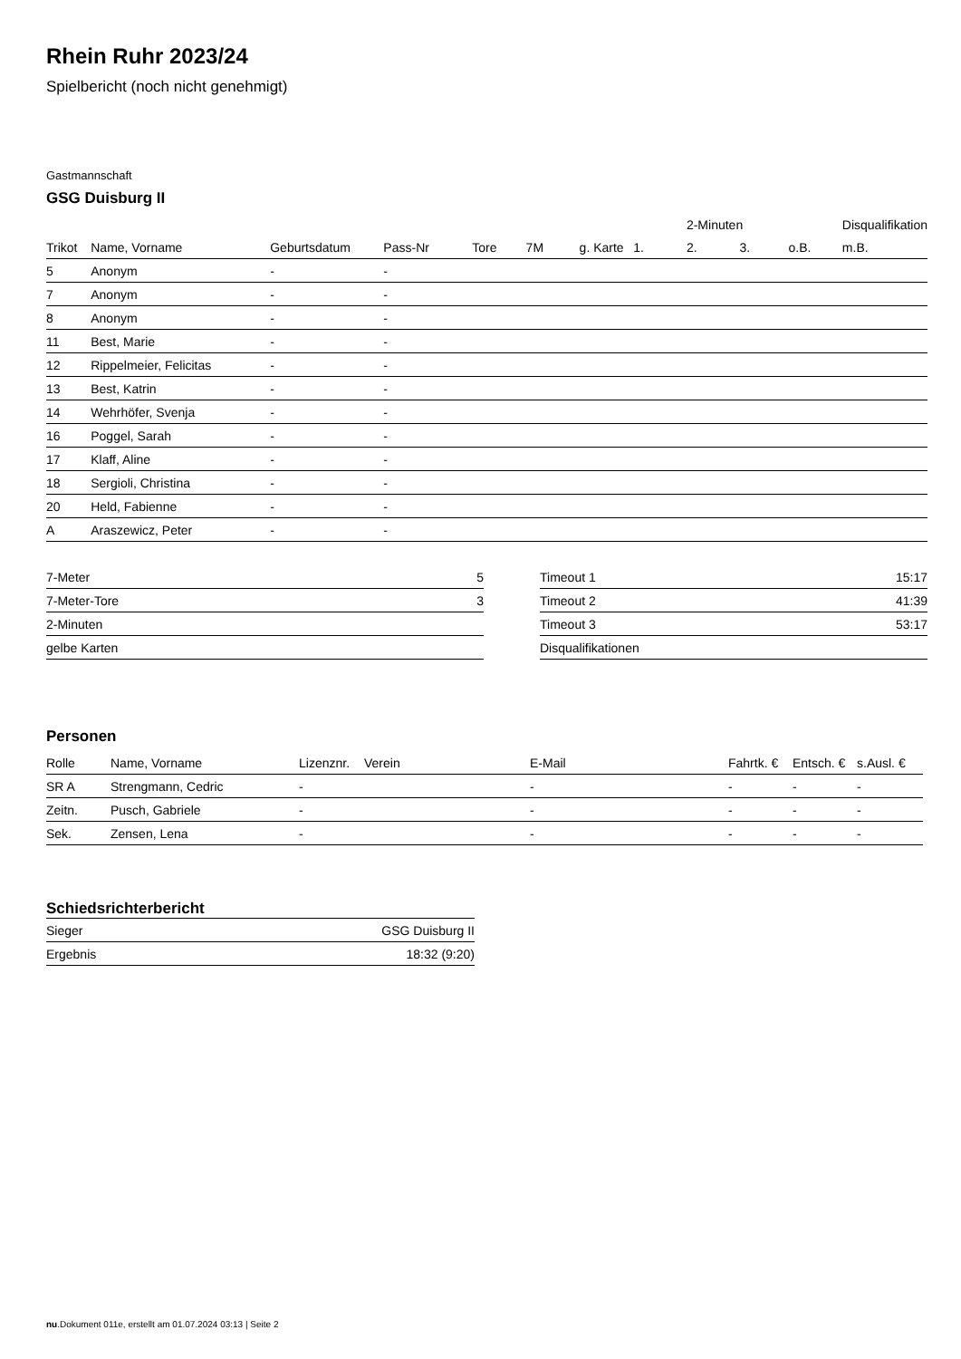Rhein Ruhr 2023/24
Spielbericht (noch nicht genehmigt)
Gastmannschaft
GSG Duisburg II
| | | | | | | | | 2-Minuten | | | Disqualifikation |
| --- | --- | --- | --- | --- | --- | --- | --- | --- | --- | --- | --- |
| Trikot | Name, Vorname | Geburtsdatum | Pass-Nr | Tore | 7M | g. Karte | 1. | 2. | 3. | o.B. | m.B. |
| 5 | Anonym | - | - | | | | | | | | |
| 7 | Anonym | - | - | | | | | | | | |
| 8 | Anonym | - | - | | | | | | | | |
| 11 | Best, Marie | - | - | | | | | | | | |
| 12 | Rippelmeier, Felicitas | - | - | | | | | | | | |
| 13 | Best, Katrin | - | - | | | | | | | | |
| 14 | Wehrhöfer, Svenja | - | - | | | | | | | | |
| 16 | Poggel, Sarah | - | - | | | | | | | | |
| 17 | Klaff, Aline | - | - | | | | | | | | |
| 18 | Sergioli, Christina | - | - | | | | | | | | |
| 20 | Held, Fabienne | - | - | | | | | | | | |
| A | Araszewicz, Peter | - | - | | | | | | | | |
| 7-Meter | 5 |
| 7-Meter-Tore | 3 |
| 2-Minuten | |
| gelbe Karten | |
| Timeout 1 | 15:17 |
| Timeout 2 | 41:39 |
| Timeout 3 | 53:17 |
| Disqualifikationen | |
Personen
| Rolle | Name, Vorname | Lizenznr. | Verein | E-Mail | Fahrtk. € | Entsch. € | s.Ausl. € |
| --- | --- | --- | --- | --- | --- | --- | --- |
| SR A | Strengmann, Cedric | - | | - | - | - | - |
| Zeitn. | Pusch, Gabriele | - | | - | - | - | - |
| Sek. | Zensen, Lena | - | | - | - | - | - |
Schiedsrichterbericht
| Sieger | GSG Duisburg II |
| Ergebnis | 18:32 (9:20) |
nu.Dokument 011e, erstellt am 01.07.2024 03:13 | Seite 2